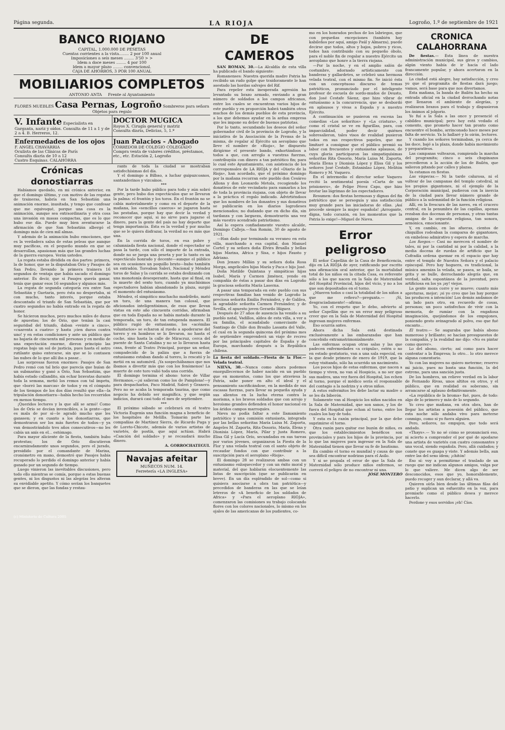Página segunda. LA RIOJA Logroño, 1.º de septiembre de 1921
BANCO RIOJANO
CAPITAL, 1.000.000 DE PESETAS
Cuentas corrientes a la vista........ 2 por 100 anual
Imposiciones a seis meses ........ 3'50 > >
Idem a doce meses ........ 4 por 100
Idem a mayor plazo ........ convencional.
CAJA DE AHORROS, 3 POR 100 ANUAL
MOBILIARIOS COMPLETOS
ANTONIO ANTA Frente al Ayuntamiento
FLORES MUEBLES Casa Pernas, Logroño Sombreros para señora Objetos para regalo
V. Infante Especialista en Garganta, nariz y oídos. Consulta de 11 a 1 y de 2 a 4. B. Herreros, 12.
DOCTOR MUGICA
Rayos X. Cirugía general y matriz
Consulta diaria, Delicias, 5, 1.º
Enfermedades de los ojos
F. ANGEL CHAVARRIA
Oculista de las Clínicas de París
Consulta diaria de 10 a 12
Cuatro Esquinas. CALAHORRA
Juan Palacios - Abogado
CORREDOR DE COLEGIO COLEGIADO
Compra venta de valores créditos, préstamos, etc., etc. Estación 2, Logroño
Crónicas donostiarras
Habíamos quedado, en mi crónica anterior, en que el domingo último, y con motivo de las regatas de traineras, habría en San Sebastián una animación enorme, inusitada, y tengo que confesar que me equivoqué, porque una cosa es la animación, aunque sea extraordinaria y otra cosa una invasión en masas compactas, que es lo que hubo ese día. Puede muy bien aventurarse la afirmación de que San Sebastián albergó el domingo más de cien mil almas.
Y además de la animación hubo emociones, que es la verdadera salsa de estas peleas que aunque muy pacíficas, en el pequeño mundo en que se desarrollan, apasionan más que las grandes luchas de la guerra europea. Verán ustedes.
La regata estaba dividida en dos partes: primera, la de honor, que se la disputaban Orío y Pasajes de San Pedro, llevando la primera trainera 16 segundos de ventaja que había sacado el domingo anterior. Es decir, que si Pasajes quería ganar, tenía que ganar esos 16 segundos y algunos más.
La regata de segunda categoría era entre San Sebastián y Guetaria, pero ésta no despertaba, ni con mucho, tanto interés, porque estaba descontado el triunfo de San Sebastián, que por cuatro segundos no había entrado en la regata de honor.
Se hicieron muchos, pero muchos miles de duros de apuestas; los de Orío, que tenían la casi seguridad del triunfo, daban «veinte a cinco», «cuarenta a cuatro» y hasta ¡cien duros contra uno! y en estas condiciones y ante un público que no bajaría de cincuenta mil personas y en medio de una expectación enorme, dieron principio las regatas bajo un sol de justicia, pues hasta el astro rutilante quiso enterarse, sin que se lo contasen las nubes de lo que allí iba a pasar...
Las sorpresas fueron enormes: Pasajes de San Pedro remó con tal brío que parecía que huían de un submarino y ganó a Orío, San Sebastián, que había estado callandito, sin echar bravatas durante toda la semana, metió los remos con tal ímpetu, que «borró las marcas» de todos y en el cómputo de los tiempos de los dos días resultó que ella—la tripulación donostiarra—había hecho los recorridos en menos tiempo.
¡Queridos lectores y la que allí se armó! Como los de Orío se decían invencibles, a la gente—que es mala de por sí—le agradó mucho que les ganasen; y en cuanto a los donostiarras, que demostraron ser los más fuertes de todos—y ya van demostrándolo tres años consecutivos—no les cabía un anís en el... estómago.
Para mayor aliciente de la fiesta, también hubo protestas; los de Orío discutieron encarnizadamente unos segundos, pero el jurado, presidido por el comandante de Marina, cronómetro en mano, demostró que Pasajes había recuperado lo perdido el domingo anterior y había ganado por un segundo de tiempo.
Luego vinieron las inevitables discusiones, pero todo ello mientras se comía, porque a estas buenas gentes, ni los disgustos ni las alegrías les alteran su envidiable apetito. Y cómo serían los banquetes que se dieron, que las fondas y restau-
rants de toda la ciudad se mostraban satisfechísimas del día.
Y el domingo a Bilbao, a luchar guipuzcoanos, santanderinos y vizcaínos.
***
Por la tarde hubo público para todo y aún sobró gente, pero hubo dos espectáculos que se llevaron la palma: el frontón y los toros. En el frontón no se cabía materialmente y como en el deporte de la mañana, los «sencillos caseros» se jugaron hasta las pestañas, porque hay que decir la verdad y reconocer que aquí, si no sirve para jugarse el dinero, para la gente del país no hay deporte que tenga importancia. Esta es la verdad y por mucho que se le quiera disfrazar, la verdad no es más que una.
En la corrida de toros, en esa pobre y calumniada fiesta nacional, donde el espectador se pasa la tarde, con sólo el importe de la entrada, donde no se juega una peseta y por lo tanto es un espectáculo honrado y decente—aunque el público sea en ocasiones un poquillo bruto—hubo también un entradón. Toreaban Saleri, Nacional y Méndez toros de Salas y la corrida se estaba deslizando con una monotonía desesperante, hasta que al final, en la muerte del sexto toro, cuando ya muchísimos espectadores habían abandonado la plaza, surgió el momento del entusiasmo.
Méndez, el simpático muchacho madrileño, mató un toro, de una manera tan colosal, que aficionados inteligentísimos, de esos que llevan vistas en este año cincuenta corridas, afirmaban que en toda España no se había matado durante la temporada, un toro, de tan estupenda manera. El público rugió de entusiasmo, los «acémilas voluntarios» se echaron al ruedo a apoderarse del torero y en hombros se lo llevaron, no hasta el coche, sino hasta la calle de Miracruz, cerca del puente de Santa Catalina y no se lo llevaron hasta casa, frente al Teatro Principal, porque un señor, compadecido de la paliza que a fuerza de entusiasmo estaban dando al torero, lo rescató y lo metió en su automóvil. ¡Ya sospechábamos que nos íbamos a divertir más que con los fenómenos! La muerte de este toro valió toda una corrida.
El domingo termina el abono: toros de Villar Hermanos,—¡si salieran como los de Pamplona!—y para despacharlos, Paco Madrid, Saleri y Granero. Pero no se acaba la temporada taurina, que como negocio ha debido ser magnífica, y que según indicios, durará casi todo el mes de septiembre.
***
El próximo sábado se celebrará en el teatro Victoria Eugenia una función magna a beneficio de los hospitales de Melilla. Tomarán parte las compañías de Martínez Sierra, de Ricardo Puga y de Loreto-Chicote, además de varios artistas de varietés, de postín, que aquí actúan. Habrá «Canción del soldado» y se recaudará mucho dinero.
A. GORROCHATEGUI.
Navajas afeitar
MUÑECOS NUM. 14.
Ferretería «LA INGLESA»
DE CAMEROS
SAN ROMAN, 30.—La Alcaldía de esta villa ha publicado el bando siguiente:
Romanenses: Nuestra querida madre Patria ha recibido un rudo golpe que traidoramente le han asestado las hordas salvajes del Rif.
Para repeler esta inesperada agresión ha levantado su brazo armado, enviando a gran número de soldados a los campos africanos, entre los cuales se encuentran varios hijos de este pueblo y en proporción habrá también otros muchos de los demás pueblos de esta provincia, a los que debemos ayudar en la ardua empresa que les impone su deber de buenos patriotas.
Por lo tanto, secundando los deseos del señor gobernador civil de la provincia de Logroño, y la iniciativa de la Asociación de la Prensa de la misma, de regalar al Ejército un aeroplano que lleve el nombre de «Rioja», he dispuesto dirigirme el presente bando, exhortándoos a todos a que, con arreglo a vuestras fuerzas, contribuyáis con dinero a tan patriótico fin; para lo cual este Ayuntamiento, con asistencia de los corresponsales de LA RIOJA y del «Diario de la Rioja», han acordado, que el próximo domingo por la mañana recorran este pueblo don Cesáreo Allona y don Leonardo Metola, recogiendo los donativos de este vecindario para sumarlos a los de toda la provincia riojana, con objeto de llevar a la práctica el regalo indicado. Advirtiéndoos que los nombres de los donantes y sus donativos se publicarán en los diarios logroñeses mencionados; no dudando que en dicho día, sin tardanza y con largueza, demostraréis una vez más vuestro acendrado patriotismo.
Así lo espera confiadamente vuestro alcalde, Domingo Calleja.—San Román, 30 de agosto de 1921.
—Han dado por terminado su veraneo en esta villa, marchando a esa capital, don Manuel Cortel y su señora doña Elvira Bruallа y bellas hijas Marina, Africa y Sisa, e hijos Fausto y Adriano.
Don Jenaro Millán y su señora doña Rosa Morga, angelicales hijas María y Paca e hijo José.
Doña Matilde Quintana y simpáticas hijas Isabel, María y Carmen Jiménez, yendo en compañía de éstas a pasar dos días en Logroño la graciosa señorita María Laserna.
A pasar una temporada en este pueblo con sus respectivas familias han venido de Logroño la preciosa señorita Emilia Fernández, y de Galilea, la agradable señorita Carmen Fernández; y de Sevilla, el apuesto joven Gerardo Iñíguez.
Después de 27 años de ausencia ha venido a su pueblo natal, Vadillos, aldea de esta villa, a ver a su familia, el acaudalado comerciante de Santiago de Chile don Braulio Lasanta del Valle, el cual en la segunda quincena del próximo mes de septiembre emprenderá un viaje de recreo por las principales capitales de España y de Europa, marchando después a la República chilena.
La fiesta del soldado.—Fiesta de la Flor.—Velada teatral.
NIEVA, 30.—Nunca como ahora podemos enorgullecernos de haber nacido en un pueblo que en momentos, como los que atraviesa la Patria, sabe poner en alto el ideal y el pensamiento sacrificándose, en la medida de sus escasas fuerzas, para llevar su pequeña ayuda y sus alientos en la lucha eterna contra la morisma, a los bravos soldados que con arrojo y heroísmo grandes defienden el honor nacional en los áridos campos marroquíes.
Nieva no podía faltar a este llamamiento patriótico y una comisión entusiasta, integrada por las bellas señoritas María Luisa M. Zaporta, Angeles M. Zaporta, Rita Ossorio, María, Elena y Dionisia López, María, Pilar y Justa Romero, Elisa Gil y Lucía Orío, secundadas en sus tareas por varios jóvenes, organizaron la Fiesta de la Flor y una velada teatral con el santo objeto de recaudar fondos con que contribuir a la suscripción para el aeroplano «Rioja».
El domingo 28 se realizaron ambas con un entusiasmo enloquecedor y con un éxito moral y material, del que hablarán elocuentemente las listas de suscripción (que se publicarán en breve). En un día espléndido de sol—como si quisiera asociarse a obra tan patriótica—y precedidos de banderas en las que se leían letreros de «A beneficio de los soldados de Africa» y «Para el aeroplano RIOJA», comenzaron las comisiones su trabajo colocando flores con los colores nacionales, lo mismo en los ojales de las americanas de los pudientes, co-
mo en los honrados pechos de los labriegos, que con pequeñas excepciones (también hay kabileños por aquí, amigo Paúl y Almarza), puede decirse que todos, altos y bajos, pobres y ricos, todos han contribuido con su pequeño óbolo, para el noble fin de regalar a nuestro Ejército un aeroplano que honre a la tierra riojana.
—Por la noche, y en el amplio salón de costumbre, adornado artísticamente con banderas y gallardetes, se celebró una hermosa velada teatral, con el mismo fin. Se inició ésta con un conceptuoso discurso de temas patrióticos, pronunciado por el inteligente profesor de escuela de sordo-mudos de Deusto, don José Cestafe Sáenz, que hizo vibrar de entusiasmo a la concurrencia, que se desbordó en aplausos y vivas a España y a nuestro Ejército.
A continuación se pusieron en escena las comedias «Los señoritos» y «La criatura», y como el cristal se ve en figurillas, para, con imparcialidad, poder decir quiénes sobresalieron, tales visos de realidad pusieron todos en sus respectivos papeles, que me limitaré a consignar que el público premió su labor con frecuentes y entusiastas aplausos, de cuya gloria participaron las simpatiquísimas señoritas Rita Ossorio, María Luisa M. Zaporta, María Elena y Dionisia López y Elisa Gil y los señores José Cestafe, Estanislao López, Melitón Romero y M. Vaquero.
En el intermedio el director señor Vaquero recitó la sentimental poesía «Carta de un prisionero», de Felipe Pérez Capo, que hizo brotar las lágrimas de los espectadores.
Resumen: dos fiestas hermosas y dignas del fin patriótico que se perseguía y una satisfacción muy grande para las iniciadoras de ellas. ¡Así procede siempre la mujer española! ¡Arrogante, digna, todo corazón, en los momentos que la Patria lo exige!—Miguel de Nieva.
Error peligroso
El señor Capellán de la Casa de Beneficencia, dijo en LA RIOJA de ayer, ratificando por escrito una afirmación oral anterior, que la mortalidad total de los niños en la citada Casa, es referente sólo a los que nacen en la Sala de Maternidad del Hospital Provincial, hijos del vicio, y no a los que son depositados en el torno.
¿Mueren todos o casi la totalidad de los niños a que me refiero?—pregunta.— ¡Sí, desgraciadamente!—afirma.
Yo, con el respeto que le debo, advierto al señor Capellán que es un error muy peligroso creer que en la Sala de Maternidad del Hospital ingresan mujeres enfermas.
Eso ocurría antes.
Ahora dicha Sala está destinada exclusivamente a las embarazadas que han concebido extramatrimonialmente.
Las enfermas ocupan otras salas y las que padecen enfermedades «a crápula», estén o no en estado gestatorio, van a una sala especial, en la que desde primero de enero de 1919, que la estoy visitando, sólo ha ocurrido un nacimiento.
Los pocos hijos de estas enfermas, que nacen a tiempo y viven, no van al Hospicio, a no ser que sus madres, una vez fuera del Hospital, los echen al torno, porque el médico sería el responsable del contagio a la nodriza y a otros niños.
A estos enfermitos les debe lactar su madre o se les da biberón.
Solamente van al Hospicio los niños nacidos en la Sala de Maternidad, que son sanos, y los de fuera del Hospital que echan al torno, entre los cuales los hay de todo.
Y esta es la razón principal, por la que debe suprimirse el torno.
Otra razón para quitar ese buzón de niños, es que los establecimientos benéficos son provinciales y para los hijos de la provincia, por lo que las mujeres para ingresar en la Sala de Maternidad tienen que llevar su fe de bautismo.
En cambio el torno es mundial y causa de que sea difícil encontrar nodrizas para el Asilo.
Y si se propala el error de que la Sala de Maternidad sólo produce niños enfermos, se correrá el peligro de no encontrar ni una.
JOSE MONTERO
CRONICA CALAHORRANA
De fiestas.— Esta línea de nuestra administración municipal, sus giros y cambios, algún viento había de ir hacia el lado francamente popular, y ahora acertaron en la dirección.
La ciudad está alegre, hay satisfacción, y creo yo que el programita de fiestas dará juego; vamos, será base para que nos divertamos.
Esta mañana, la banda de Bailén ha hecho su entrada oficial en la ciudad derrochando notas que llenaron el ambiente de alegrías, y realizaron brazos para el trabajo y dispusieron los ánimos al jolgorio.
Yo fuí a la Sala a las once y presencié el cabildeo municipal; pero hoy está vedado el comento, que prometo hacer tan pronto como encuentre el bombo, arrinconado hace meses por falta de servicio. Ya lo hallaré y lo oirán, lectores.
Y cuando los señores terminaban, ya cerca de las doce, bajé a la plaza, donde había movimiento y preparativos.
Las campanas voltearon, rompiendo la marcha del programita; cinco o seis chupinazos precedieron a la acción de los de Bailén, que salieron pitando por calles y plazas.
Ya estamos en fiestas.
Las vísperas.— Ni la tarde calurosa, ni el voltear de las campanas del templo catedral, ni los propios gigantones, ni el ejemplo de la Corporación municipal, pudieron con la inercia de la ciudad para llevar número grande de público a la solemnidad de la función religiosa.
Allí, en la frescura de las naves, en el crucero central, en la penumbra de las capillas, apenas rezaban dos docenas de personas, y otras tantas amigas de la orquesta religiosa, tan sonora, armónica, emocionante.
Y, en cambio, en las afueras, cientos de chiquillos rodeaban la comparsa de gigantones, en embeleso admirativo y espera de marcha.
Los fuegos.— Casi no merecen el nombre de tales, ni por la cantidad ni por la calidad, a la media docena de ruedas de artificio que la Cofradía ordena quemar en el espacio que hay entre el templo de Nuestra Señora y el palacio episcopal. Pero hay hoguera, es tradicional, la música ameniza la velada, se pasea, se baila, se grita y se bulle, derrochando alegría que, en verdad, salta espontánea de la juventud, pero artificiosa en los ya ¡ay! viejos.
La gente moza corre y se mueve; cuanto más apreturas, mejor; ¡si yo creo que las hay porque las producen a intención! Los demás andamos de un lado para otro, en recuerdo de cosas, personas; un poco satisfechos de vivir con la memoria, de rumiar con la engañosa imaginación, quejándonos de los empujones, poniendo gesto avinagrado al polvo, eso que fué encanto...
El teatro.— Se auguraba que había abono numeroso y brillante; se hacían presupuestos de la compañía, y la realidad me dijo: «No es pintar como querer».
Lo del abono, cierto; así como para hacer contentar a la Empresa; lo otro... lo otro merece alguna comentario.
Yo con las mujeres no quiero meterme; reservo mi juicio, pues no basta una función, la del estreno, para una sanción justa.
De los hombres, un relieve verdad en la labor de Fernando Rivas, unos altitos en otros, y el público, que en realidad es soberano, sin arrancarse al aplauso definitivamente.
«La república de la broma» fué, pues, de todo: algo de lo primero y más de lo segundo.
Yo creo que mañana, en otra obra, han de llegar los artistas a posesión del público, que esta noche sólo andaba vivo para meterse conmigo, como si yo fuera alguien.
Pero, señores, no empujen, que todo será andado.
«Thays».— Yo no sé cómo se pronunciará eso, ni acierto a comprender el por qué de apodarse una artista de varietés con cuatro consonantes y una vocal, siendo española. Pero, allá cuidados; y conste que es guapa y viste. Y además bella, aun entre las del sexo ídem; ¡chitón!
Eso sí: voy a permitirme el traslado de un ruego que me indican algunos amigos, valga por lo que valiere. Me dicen algo de ser desconocidos, esos que yo, honorablemente, puedo recoger y aun declarar, y allá va.
Quieren oírla bien desde las últimas filas del patio y suplican un esfuerzito en la voz, para premiarle como el público desea y merece hacerlo.
Perdone y esos servidos ¡eh! Cíos.
(c) Ministerio de Cultura 2005